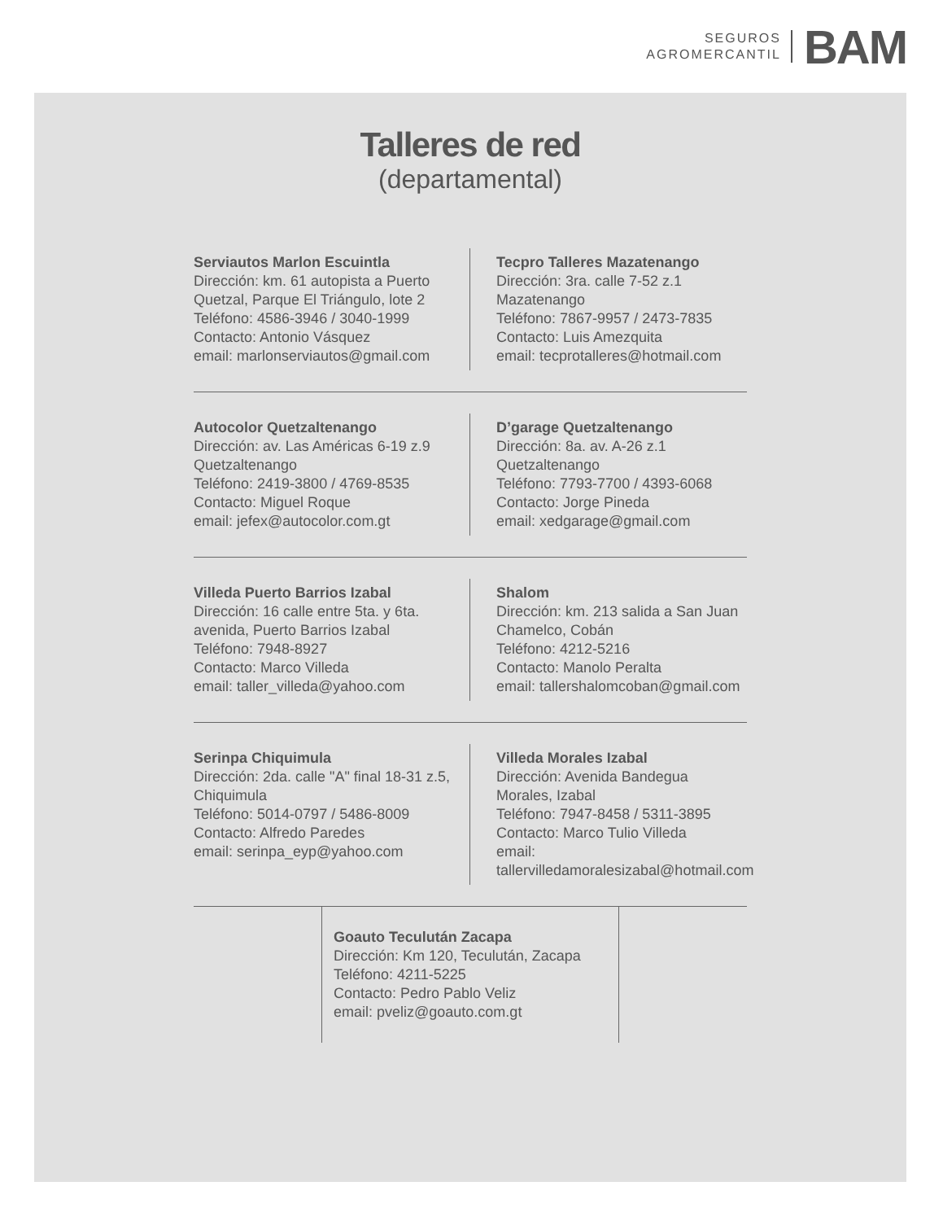SEGUROS
AGROMERCANTIL
BAM
Talleres de red
(departamental)
Serviautos Marlon Escuintla
Dirección: km. 61 autopista a Puerto Quetzal, Parque El Triángulo, lote 2
Teléfono: 4586-3946 / 3040-1999
Contacto: Antonio Vásquez
email: marlonserviautos@gmail.com
Tecpro Talleres Mazatenango
Dirección: 3ra. calle 7-52 z.1
Mazatenango
Teléfono: 7867-9957 / 2473-7835
Contacto: Luis Amezquita
email: tecprotalleres@hotmail.com
Autocolor Quetzaltenango
Dirección: av. Las Américas 6-19 z.9
Quetzaltenango
Teléfono: 2419-3800 / 4769-8535
Contacto: Miguel Roque
email: jefex@autocolor.com.gt
D’garage Quetzaltenango
Dirección: 8a. av. A-26 z.1
Quetzaltenango
Teléfono: 7793-7700 / 4393-6068
Contacto: Jorge Pineda
email: xedgarage@gmail.com
Villeda Puerto Barrios Izabal
Dirección: 16 calle entre 5ta. y 6ta. avenida, Puerto Barrios Izabal
Teléfono: 7948-8927
Contacto: Marco Villeda
email: taller_villeda@yahoo.com
Shalom
Dirección: km. 213 salida a San Juan Chamelco, Cobán
Teléfono: 4212-5216
Contacto: Manolo Peralta
email: tallershalomcoban@gmail.com
Serinpa Chiquimula
Dirección: 2da. calle "A" final 18-31 z.5, Chiquimula
Teléfono: 5014-0797 / 5486-8009
Contacto: Alfredo Paredes
email: serinpa_eyp@yahoo.com
Villeda Morales Izabal
Dirección: Avenida Bandegua Morales, Izabal
Teléfono: 7947-8458 / 5311-3895
Contacto: Marco Tulio Villeda
email: tallervilledamoralesizabal@hotmail.com
Goauto Teculután Zacapa
Dirección: Km 120, Teculután, Zacapa
Teléfono: 4211-5225
Contacto: Pedro Pablo Veliz
email: pveliz@goauto.com.gt